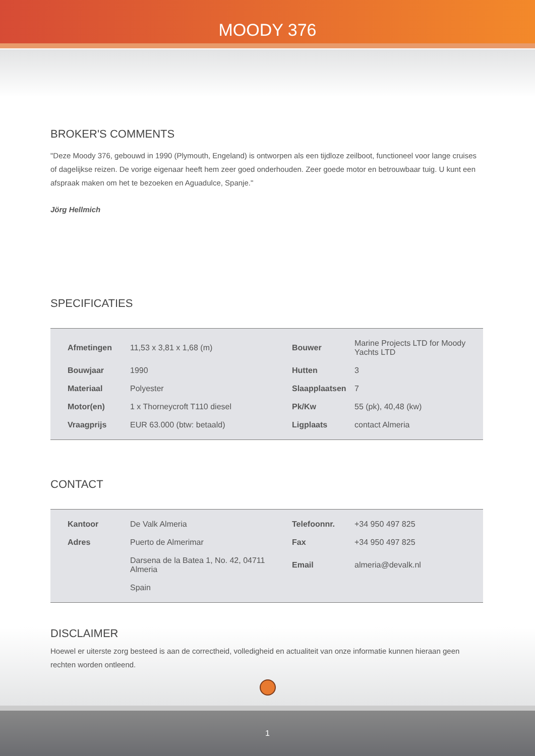MOODY 376
BROKER'S COMMENTS
"Deze Moody 376, gebouwd in 1990 (Plymouth, Engeland) is ontworpen als een tijdloze zeilboot, functioneel voor lange cruises of dagelijkse reizen. De vorige eigenaar heeft hem zeer goed onderhouden. Zeer goede motor en betrouwbaar tuig. U kunt een afspraak maken om het te bezoeken en Aguadulce, Spanje."
Jörg Hellmich
SPECIFICATIES
| | Afmetingen | 11,53 x 3,81 x 1,68 (m) | Bouwer | Marine Projects LTD for Moody Yachts LTD |
| | Bouwjaar | 1990 | Hutten | 3 |
| | Materiaal | Polyester | Slaapplaatsen | 7 |
| | Motor(en) | 1 x Thorneycroft T110 diesel | Pk/Kw | 55 (pk), 40,48 (kw) |
| | Vraagprijs | EUR 63.000 (btw: betaald) | Ligplaats | contact Almeria |
CONTACT
| | Kantoor | De Valk Almeria | Telefoonnr. | +34 950 497 825 |
| | Adres | Puerto de Almerimar | Fax | +34 950 497 825 |
| | | Darsena de la Batea 1, No. 42, 04711 Almeria | Email | almeria@devalk.nl |
| | | Spain | | |
DISCLAIMER
Hoewel er uiterste zorg besteed is aan de correctheid, volledigheid en actualiteit van onze informatie kunnen hieraan geen rechten worden ontleend.
1